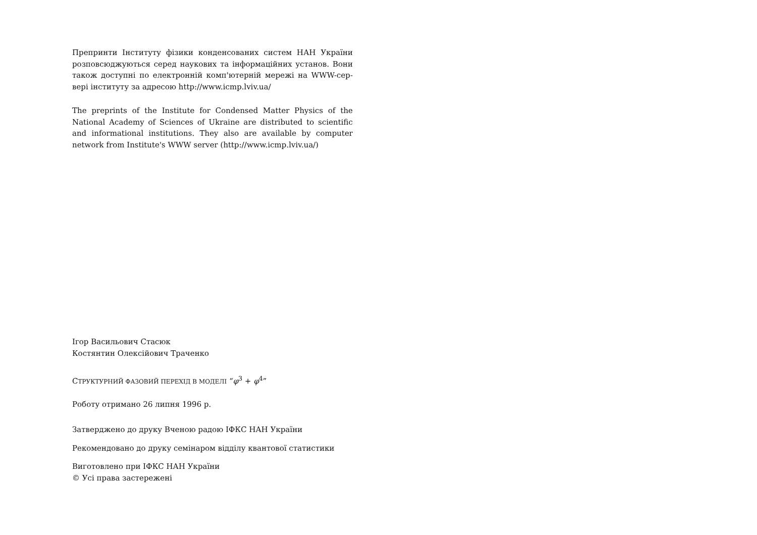Препринти Інституту фізики конденсованих систем НАН України розповсюджуються серед наукових та інформаційних установ. Вони також доступні по електронній комп'ютерній мережі на WWW-сер-вері інституту за адресою http://www.icmp.lviv.ua/
The preprints of the Institute for Condensed Matter Physics of the National Academy of Sciences of Ukraine are distributed to scientific and informational institutions. They also are available by computer network from Institute's WWW server (http://www.icmp.lviv.ua/)
Ігор Васильович Стасюк
Костянтин Олексійович Траченко
СТРУКТУРНИЙ ФАЗОВИЙ ПЕРЕХІД В МОДЕЛІ “φ<sup>3</sup> + φ<sup>4</sup>”
Роботу отримано 26 липня 1996 р.
Затверджено до друку Вченою радою ІФКС НАН України
Рекомендовано до друку семінаром відділу квантової статистики
Виготовлено при ІФКС НАН України
© Усі права застережені